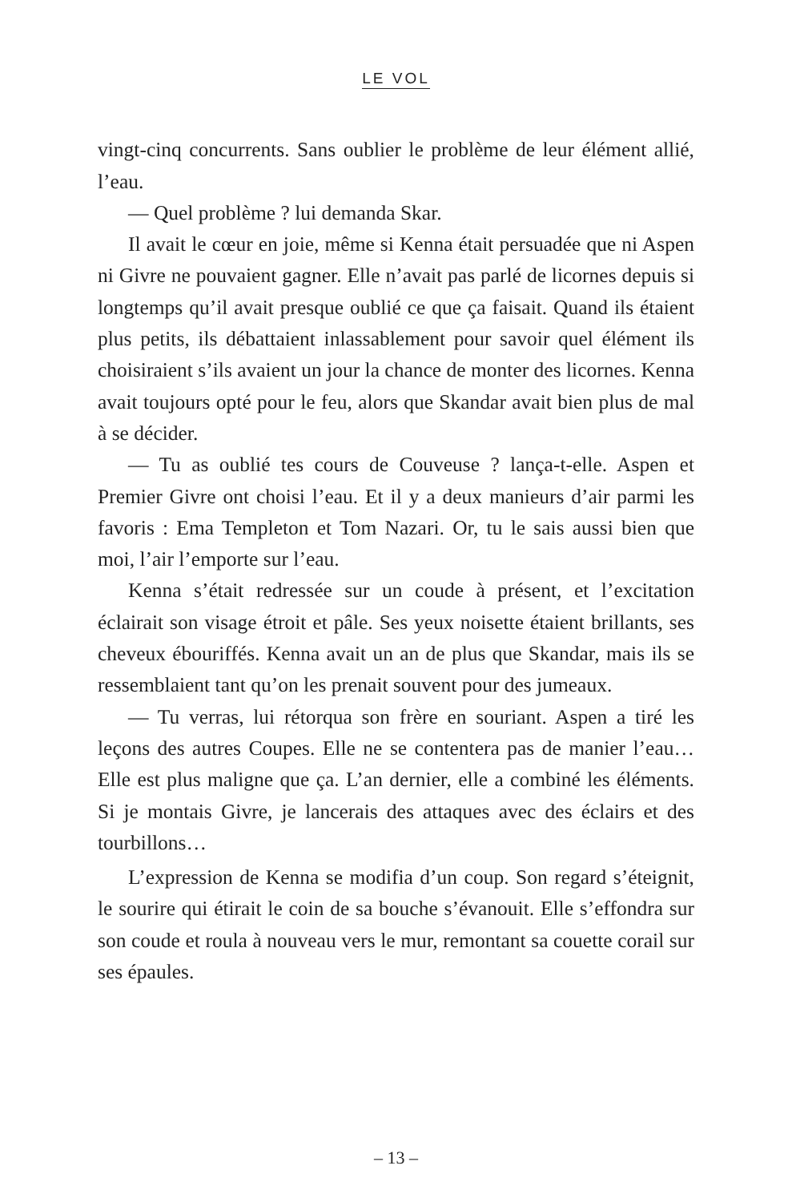LE VOL
vingt-cinq concurrents. Sans oublier le problème de leur élément allié, l’eau.
— Quel problème ? lui demanda Skar.
Il avait le cœur en joie, même si Kenna était persuadée que ni Aspen ni Givre ne pouvaient gagner. Elle n’avait pas parlé de licornes depuis si longtemps qu’il avait presque oublié ce que ça faisait. Quand ils étaient plus petits, ils débattaient inlassablement pour savoir quel élément ils choisiraient s’ils avaient un jour la chance de monter des licornes. Kenna avait toujours opté pour le feu, alors que Skandar avait bien plus de mal à se décider.
— Tu as oublié tes cours de Couveuse ? lança-t-elle. Aspen et Premier Givre ont choisi l’eau. Et il y a deux manieurs d’air parmi les favoris : Ema Templeton et Tom Nazari. Or, tu le sais aussi bien que moi, l’air l’emporte sur l’eau.
Kenna s’était redressée sur un coude à présent, et l’excitation éclairait son visage étroit et pâle. Ses yeux noisette étaient brillants, ses cheveux ébouriffés. Kenna avait un an de plus que Skandar, mais ils se ressemblaient tant qu’on les prenait souvent pour des jumeaux.
— Tu verras, lui rétorqua son frère en souriant. Aspen a tiré les leçons des autres Coupes. Elle ne se contentera pas de manier l’eau… Elle est plus maligne que ça. L’an dernier, elle a combiné les éléments. Si je montais Givre, je lancerais des attaques avec des éclairs et des tourbillons…
L’expression de Kenna se modifia d’un coup. Son regard s’éteignit, le sourire qui étirait le coin de sa bouche s’évanouit. Elle s’effondra sur son coude et roula à nouveau vers le mur, remontant sa couette corail sur ses épaules.
– 13 –